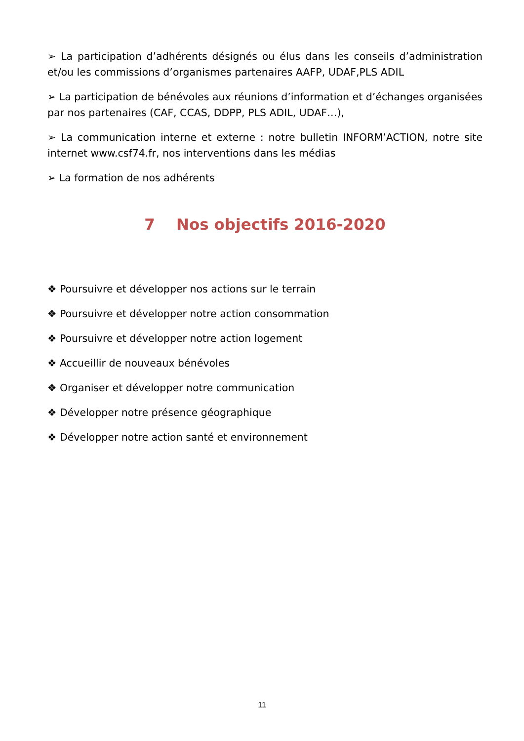➢ La participation d’adhérents désignés ou élus dans les conseils d’administration et/ou les commissions d’organismes partenaires AAFP, UDAF,PLS ADIL
➢ La participation de bénévoles aux réunions d’information et d’échanges organisées par nos partenaires (CAF, CCAS, DDPP, PLS ADIL, UDAF…),
➢ La communication interne et externe : notre bulletin INFORM’ACTION, notre site internet www.csf74.fr, nos interventions dans les médias
➢ La formation de nos adhérents
7 Nos objectifs 2016-2020
❖ Poursuivre et développer nos actions sur le terrain
❖ Poursuivre et développer notre action consommation
❖ Poursuivre et développer notre action logement
❖ Accueillir de nouveaux bénévoles
❖ Organiser et développer notre communication
❖ Développer notre présence géographique
❖ Développer notre action santé et environnement
11